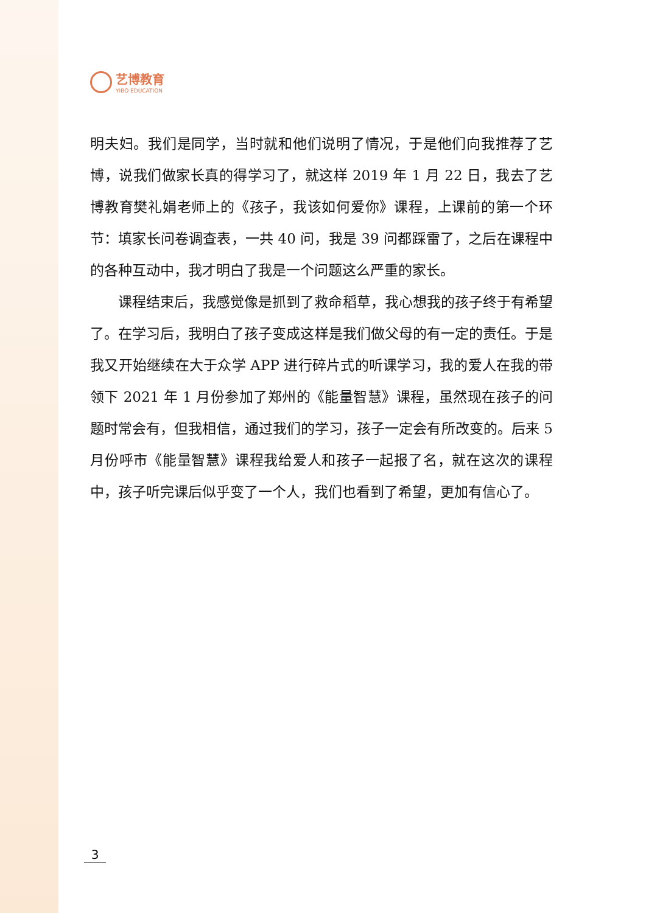艺博教育
YIBO EDUCATION
明夫妇。我们是同学，当时就和他们说明了情况，于是他们向我推荐了艺博，说我们做家长真的得学习了，就这样 2019 年 1 月 22 日，我去了艺博教育樊礼娟老师上的《孩子，我该如何爱你》课程，上课前的第一个环节：填家长问卷调查表，一共 40 问，我是 39 问都踩雷了，之后在课程中的各种互动中，我才明白了我是一个问题这么严重的家长。
课程结束后，我感觉像是抓到了救命稻草，我心想我的孩子终于有希望了。在学习后，我明白了孩子变成这样是我们做父母的有一定的责任。于是我又开始继续在大于众学 APP 进行碎片式的听课学习，我的爱人在我的带领下 2021 年 1 月份参加了郑州的《能量智慧》课程，虽然现在孩子的问题时常会有，但我相信，通过我们的学习，孩子一定会有所改变的。后来 5 月份呼市《能量智慧》课程我给爱人和孩子一起报了名，就在这次的课程中，孩子听完课后似乎变了一个人，我们也看到了希望，更加有信心了。
3